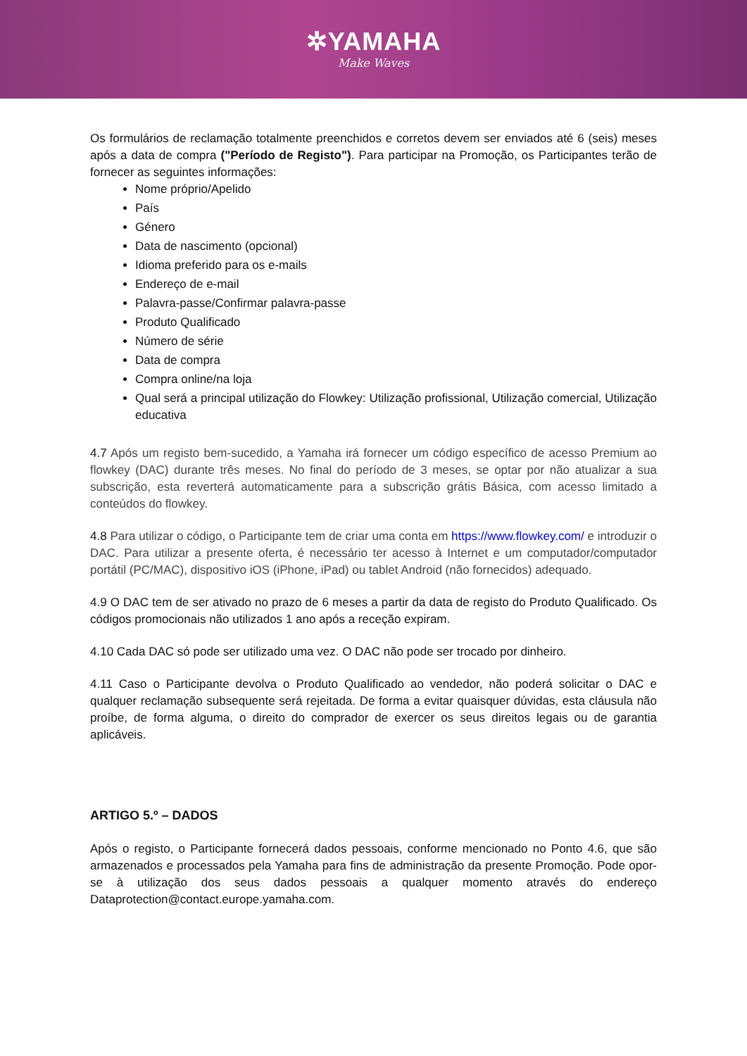✲YAMAHA
Make Waves
Os formulários de reclamação totalmente preenchidos e corretos devem ser enviados até 6 (seis) meses após a data de compra ("Período de Registo"). Para participar na Promoção, os Participantes terão de fornecer as seguintes informações:
Nome próprio/Apelido
País
Género
Data de nascimento (opcional)
Idioma preferido para os e-mails
Endereço de e-mail
Palavra-passe/Confirmar palavra-passe
Produto Qualificado
Número de série
Data de compra
Compra online/na loja
Qual será a principal utilização do Flowkey: Utilização profissional, Utilização comercial, Utilização educativa
4.7 Após um registo bem-sucedido, a Yamaha irá fornecer um código específico de acesso Premium ao flowkey (DAC) durante três meses. No final do período de 3 meses, se optar por não atualizar a sua subscrição, esta reverterá automaticamente para a subscrição grátis Básica, com acesso limitado a conteúdos do flowkey.
4.8 Para utilizar o código, o Participante tem de criar uma conta em https://www.flowkey.com/ e introduzir o DAC. Para utilizar a presente oferta, é necessário ter acesso à Internet e um computador/computador portátil (PC/MAC), dispositivo iOS (iPhone, iPad) ou tablet Android (não fornecidos) adequado.
4.9 O DAC tem de ser ativado no prazo de 6 meses a partir da data de registo do Produto Qualificado. Os códigos promocionais não utilizados 1 ano após a receção expiram.
4.10 Cada DAC só pode ser utilizado uma vez. O DAC não pode ser trocado por dinheiro.
4.11 Caso o Participante devolva o Produto Qualificado ao vendedor, não poderá solicitar o DAC e qualquer reclamação subsequente será rejeitada. De forma a evitar quaisquer dúvidas, esta cláusula não proíbe, de forma alguma, o direito do comprador de exercer os seus direitos legais ou de garantia aplicáveis.
ARTIGO 5.º – DADOS
Após o registo, o Participante fornecerá dados pessoais, conforme mencionado no Ponto 4.6, que são armazenados e processados pela Yamaha para fins de administração da presente Promoção. Pode opor-se à utilização dos seus dados pessoais a qualquer momento através do endereço Dataprotection@contact.europe.yamaha.com.